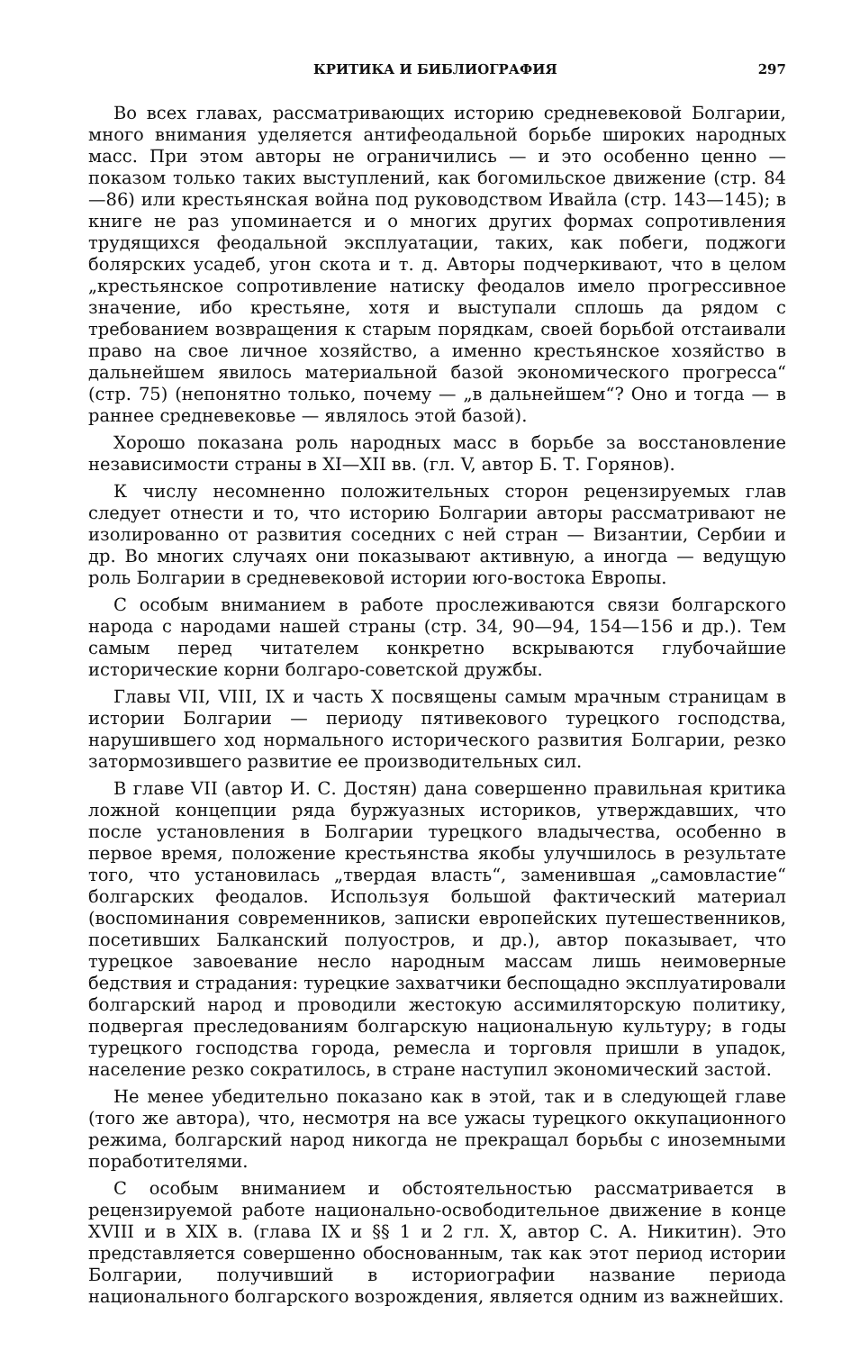КРИТИКА И БИБЛИОГРАФИЯ 297
Во всех главах, рассматривающих историю средневековой Болгарии, много внимания уделяется антифеодальной борьбе широких народных масс. При этом авторы не ограничились — и это особенно ценно — показом только таких выступлений, как богомильское движение (стр. 84—86) или крестьянская война под руководством Ивайла (стр. 143—145); в книге не раз упоминается и о многих других формах сопротивления трудящихся феодальной эксплуатации, таких, как побеги, поджоги болярских усадеб, угон скота и т. д. Авторы подчеркивают, что в целом „крестьянское сопротивление натиску феодалов имело прогрессивное значение, ибо крестьяне, хотя и выступали сплошь да рядом с требованием возвращения к старым порядкам, своей борьбой отстаивали право на свое личное хозяйство, а именно крестьянское хозяйство в дальнейшем явилось материальной базой экономического прогресса“ (стр. 75) (непонятно только, почему — „в дальнейшем“? Оно и тогда — в раннее средневековье — являлось этой базой).
Хорошо показана роль народных масс в борьбе за восстановление независимости страны в XI—XII вв. (гл. V, автор Б. Т. Горянов).
К числу несомненно положительных сторон рецензируемых глав следует отнести и то, что историю Болгарии авторы рассматривают не изолированно от развития соседних с ней стран — Византии, Сербии и др. Во многих случаях они показывают активную, а иногда — ведущую роль Болгарии в средневековой истории юго-востока Европы.
С особым вниманием в работе прослеживаются связи болгарского народа с народами нашей страны (стр. 34, 90—94, 154—156 и др.). Тем самым перед читателем конкретно вскрываются глубочайшие исторические корни болгаро-советской дружбы.
Главы VII, VIII, IX и часть X посвящены самым мрачным страницам в истории Болгарии — периоду пятивекового турецкого господства, нарушившего ход нормального исторического развития Болгарии, резко затормозившего развитие ее производительных сил.
В главе VII (автор И. С. Достян) дана совершенно правильная критика ложной концепции ряда буржуазных историков, утверждавших, что после установления в Болгарии турецкого владычества, особенно в первое время, положение крестьянства якобы улучшилось в результате того, что установилась „твердая власть“, заменившая „самовластие“ болгарских феодалов. Используя большой фактический материал (воспоминания современников, записки европейских путешественников, посетивших Балканский полуостров, и др.), автор показывает, что турецкое завоевание несло народным массам лишь неимоверные бедствия и страдания: турецкие захватчики беспощадно эксплуатировали болгарский народ и проводили жестокую ассимиляторскую политику, подвергая преследованиям болгарскую национальную культуру; в годы турецкого господства города, ремесла и торговля пришли в упадок, население резко сократилось, в стране наступил экономический застой.
Не менее убедительно показано как в этой, так и в следующей главе (того же автора), что, несмотря на все ужасы турецкого оккупационного режима, болгарский народ никогда не прекращал борьбы с иноземными поработителями.
С особым вниманием и обстоятельностью рассматривается в рецензируемой работе национально-освободительное движение в конце XVIII и в XIX в. (глава IX и §§ 1 и 2 гл. X, автор С. А. Никитин). Это представляется совершенно обоснованным, так как этот период истории Болгарии, получивший в историографии название периода национального болгарского возрождения, является одним из важнейших.